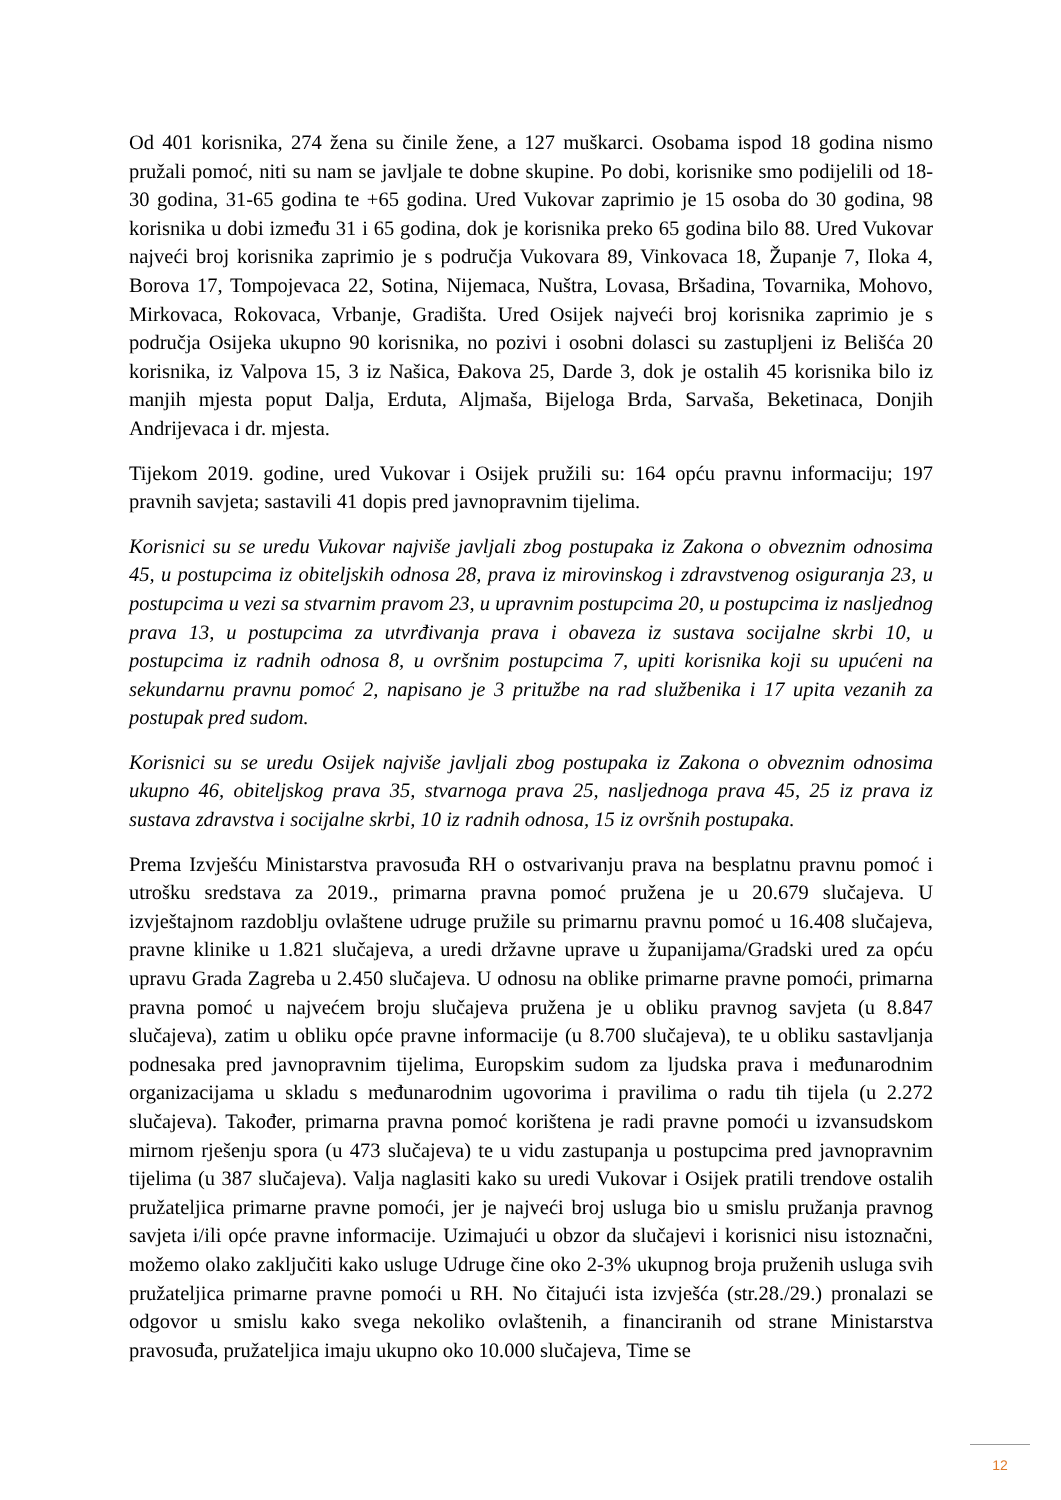Od 401 korisnika, 274 žena su činile žene, a 127 muškarci. Osobama ispod 18 godina nismo pružali pomoć, niti su nam se javljale te dobne skupine. Po dobi, korisnike smo podijelili od 18-30 godina, 31-65 godina te +65 godina. Ured Vukovar zaprimio je 15 osoba do 30 godina, 98 korisnika u dobi između 31 i 65 godina, dok je korisnika preko 65 godina bilo 88. Ured Vukovar najveći broj korisnika zaprimio je s područja Vukovara 89, Vinkovaca 18, Županje 7, Iloka 4, Borova 17, Tompojevaca 22, Sotina, Nijemaca, Nuštra, Lovasa, Bršadina, Tovarnika, Mohovo, Mirkovaca, Rokovaca, Vrbanje, Gradišta. Ured Osijek najveći broj korisnika zaprimio je s područja Osijeka ukupno 90 korisnika, no pozivi i osobni dolasci su zastupljeni iz Belišća 20 korisnika, iz Valpova 15, 3 iz Našica, Đakova 25, Darde 3, dok je ostalih 45 korisnika bilo iz manjih mjesta poput Dalja, Erduta, Aljmaša, Bijeloga Brda, Sarvaša, Beketinaca, Donjih Andrijevaca i dr. mjesta.
Tijekom 2019. godine, ured Vukovar i Osijek pružili su: 164 opću pravnu informaciju; 197 pravnih savjeta; sastavili 41 dopis pred javnopravnim tijelima.
Korisnici su se uredu Vukovar najviše javljali zbog postupaka iz Zakona o obveznim odnosima 45, u postupcima iz obiteljskih odnosa 28, prava iz mirovinskog i zdravstvenog osiguranja 23, u postupcima u vezi sa stvarnim pravom 23, u upravnim postupcima 20, u postupcima iz nasljednog prava 13, u postupcima za utvrđivanja prava i obaveza iz sustava socijalne skrbi 10, u postupcima iz radnih odnosa 8, u ovršnim postupcima 7, upiti korisnika koji su upućeni na sekundarnu pravnu pomoć 2, napisano je 3 pritužbe na rad službenika i 17 upita vezanih za postupak pred sudom.
Korisnici su se uredu Osijek najviše javljali zbog postupaka iz Zakona o obveznim odnosima ukupno 46, obiteljskog prava 35, stvarnoga prava 25, nasljednoga prava 45, 25 iz prava iz sustava zdravstva i socijalne skrbi, 10 iz radnih odnosa, 15 iz ovršnih postupaka.
Prema Izvješću Ministarstva pravosuđa RH o ostvarivanju prava na besplatnu pravnu pomoć i utrošku sredstava za 2019., primarna pravna pomoć pružena je u 20.679 slučajeva. U izvještajnom razdoblju ovlaštene udruge pružile su primarnu pravnu pomoć u 16.408 slučajeva, pravne klinike u 1.821 slučajeva, a uredi državne uprave u županijama/Gradski ured za opću upravu Grada Zagreba u 2.450 slučajeva. U odnosu na oblike primarne pravne pomoći, primarna pravna pomoć u najvećem broju slučajeva pružena je u obliku pravnog savjeta (u 8.847 slučajeva), zatim u obliku opće pravne informacije (u 8.700 slučajeva), te u obliku sastavljanja podnesaka pred javnopravnim tijelima, Europskim sudom za ljudska prava i međunarodnim organizacijama u skladu s međunarodnim ugovorima i pravilima o radu tih tijela (u 2.272 slučajeva). Također, primarna pravna pomoć korištena je radi pravne pomoći u izvansudskom mirnom rješenju spora (u 473 slučajeva) te u vidu zastupanja u postupcima pred javnopravnim tijelima (u 387 slučajeva). Valja naglasiti kako su uredi Vukovar i Osijek pratili trendove ostalih pružateljica primarne pravne pomoći, jer je najveći broj usluga bio u smislu pružanja pravnog savjeta i/ili opće pravne informacije. Uzimajući u obzor da slučajevi i korisnici nisu istoznačni, možemo olako zaključiti kako usluge Udruge čine oko 2-3% ukupnog broja pruženih usluga svih pružateljica primarne pravne pomoći u RH. No čitajući ista izvješća (str.28./29.) pronalazi se odgovor u smislu kako svega nekoliko ovlaštenih, a financiranih od strane Ministarstva pravosuđa, pružateljica imaju ukupno oko 10.000 slučajeva, Time se
12